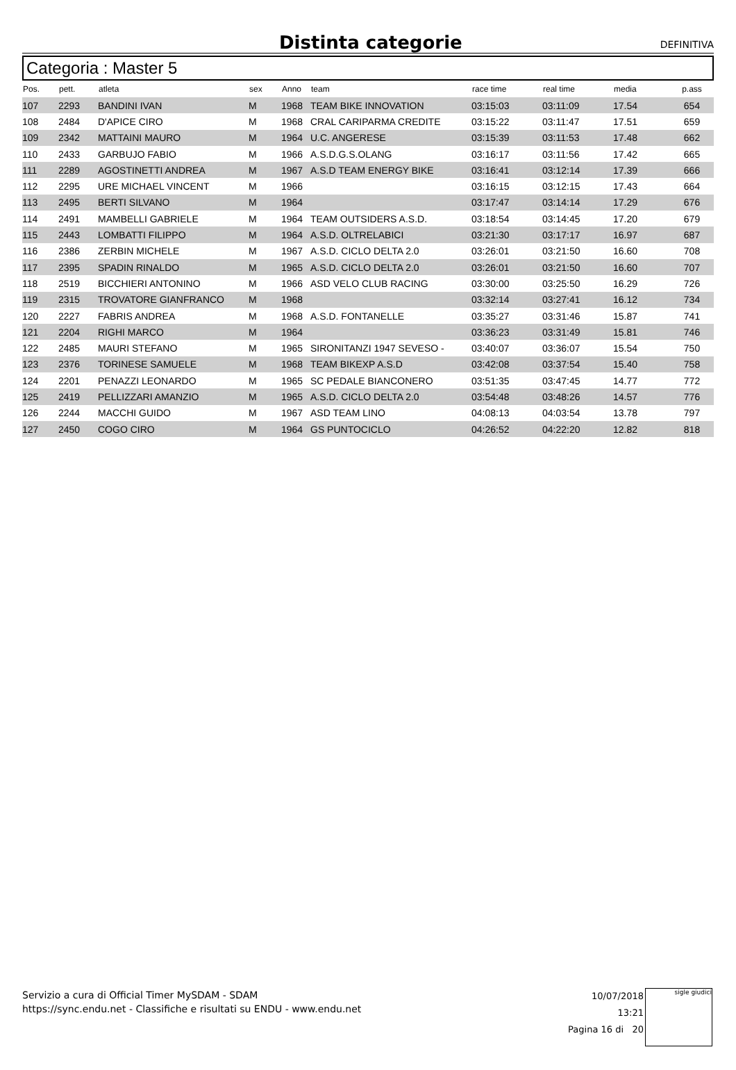Distinta categorie
DEFINITIVA
Categoria : Master 5
| Pos. | pett. | atleta | sex | Anno | team | race time | real time | media | p.ass |
| --- | --- | --- | --- | --- | --- | --- | --- | --- | --- |
| 107 | 2293 | BANDINI IVAN | M | 1968 | TEAM BIKE INNOVATION | 03:15:03 | 03:11:09 | 17.54 | 654 |
| 108 | 2484 | D'APICE CIRO | M | 1968 | CRAL CARIPARMA CREDITE | 03:15:22 | 03:11:47 | 17.51 | 659 |
| 109 | 2342 | MATTAINI MAURO | M | 1964 | U.C. ANGERESE | 03:15:39 | 03:11:53 | 17.48 | 662 |
| 110 | 2433 | GARBUJO FABIO | M | 1966 | A.S.D.G.S.OLANG | 03:16:17 | 03:11:56 | 17.42 | 665 |
| 111 | 2289 | AGOSTINETTI ANDREA | M | 1967 | A.S.D TEAM ENERGY BIKE | 03:16:41 | 03:12:14 | 17.39 | 666 |
| 112 | 2295 | URE MICHAEL VINCENT | M | 1966 | | 03:16:15 | 03:12:15 | 17.43 | 664 |
| 113 | 2495 | BERTI SILVANO | M | 1964 | | 03:17:47 | 03:14:14 | 17.29 | 676 |
| 114 | 2491 | MAMBELLI GABRIELE | M | 1964 | TEAM OUTSIDERS A.S.D. | 03:18:54 | 03:14:45 | 17.20 | 679 |
| 115 | 2443 | LOMBATTI FILIPPO | M | 1964 | A.S.D. OLTRELABICI | 03:21:30 | 03:17:17 | 16.97 | 687 |
| 116 | 2386 | ZERBIN MICHELE | M | 1967 | A.S.D. CICLO DELTA 2.0 | 03:26:01 | 03:21:50 | 16.60 | 708 |
| 117 | 2395 | SPADIN RINALDO | M | 1965 | A.S.D. CICLO DELTA 2.0 | 03:26:01 | 03:21:50 | 16.60 | 707 |
| 118 | 2519 | BICCHIERI ANTONINO | M | 1966 | ASD VELO CLUB RACING | 03:30:00 | 03:25:50 | 16.29 | 726 |
| 119 | 2315 | TROVATORE GIANFRANCO | M | 1968 | | 03:32:14 | 03:27:41 | 16.12 | 734 |
| 120 | 2227 | FABRIS ANDREA | M | 1968 | A.S.D. FONTANELLE | 03:35:27 | 03:31:46 | 15.87 | 741 |
| 121 | 2204 | RIGHI MARCO | M | 1964 | | 03:36:23 | 03:31:49 | 15.81 | 746 |
| 122 | 2485 | MAURI STEFANO | M | 1965 | SIRONITANZI 1947 SEVESO - | 03:40:07 | 03:36:07 | 15.54 | 750 |
| 123 | 2376 | TORINESE SAMUELE | M | 1968 | TEAM BIKEXP A.S.D | 03:42:08 | 03:37:54 | 15.40 | 758 |
| 124 | 2201 | PENAZZI LEONARDO | M | 1965 | SC PEDALE BIANCONERO | 03:51:35 | 03:47:45 | 14.77 | 772 |
| 125 | 2419 | PELLIZZARI AMANZIO | M | 1965 | A.S.D. CICLO DELTA 2.0 | 03:54:48 | 03:48:26 | 14.57 | 776 |
| 126 | 2244 | MACCHI GUIDO | M | 1967 | ASD TEAM LINO | 04:08:13 | 04:03:54 | 13.78 | 797 |
| 127 | 2450 | COGO CIRO | M | 1964 | GS PUNTOCICLO | 04:26:52 | 04:22:20 | 12.82 | 818 |
Servizio a cura di Official Timer MySDAM - SDAM
https://sync.endu.net - Classifiche e risultati su ENDU - www.endu.net
10/07/2018 13:21
Pagina 16 di 20
sigle giudici